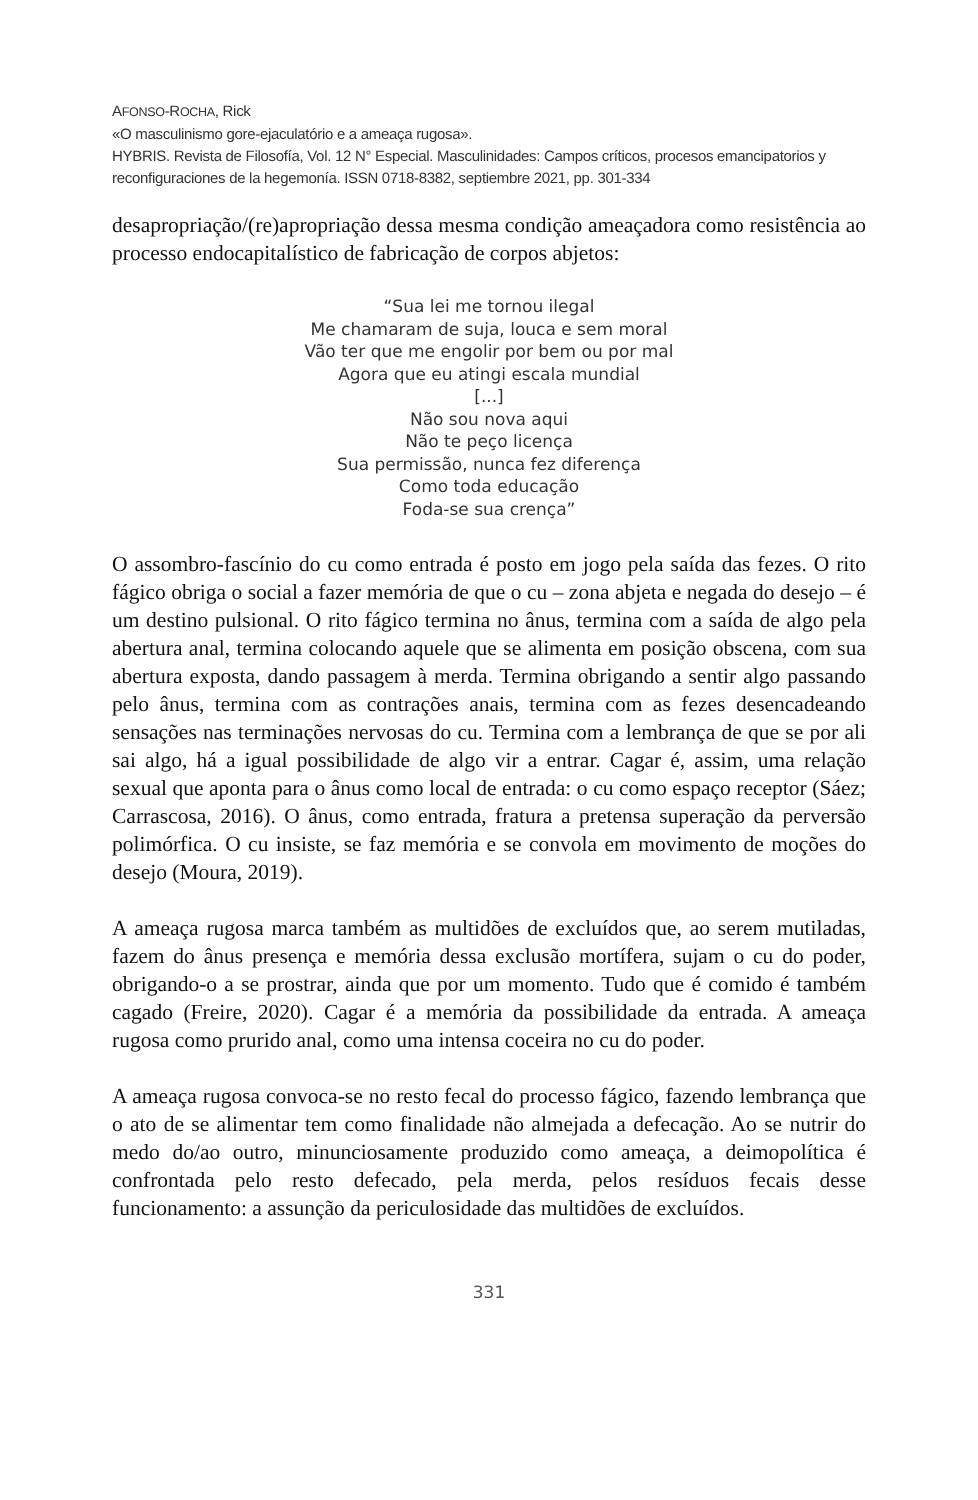AFONSO-ROCHA, Rick
«O masculinismo gore-ejaculatório e a ameaça rugosa».
HYBRIS. Revista de Filosofía, Vol. 12 N° Especial. Masculinidades: Campos críticos, procesos emancipatorios y reconfiguraciones de la hegemonía. ISSN 0718-8382, septiembre 2021, pp. 301-334
desapropriação/(re)apropriação dessa mesma condição ameaçadora como resistência ao processo endocapitalístico de fabricação de corpos abjetos:
“Sua lei me tornou ilegal
Me chamaram de suja, louca e sem moral
Vão ter que me engolir por bem ou por mal
Agora que eu atingi escala mundial
[...]
Não sou nova aqui
Não te peço licença
Sua permissão, nunca fez diferença
Como toda educação
Foda-se sua crença”
O assombro-fascínio do cu como entrada é posto em jogo pela saída das fezes. O rito fágico obriga o social a fazer memória de que o cu – zona abjeta e negada do desejo – é um destino pulsional. O rito fágico termina no ânus, termina com a saída de algo pela abertura anal, termina colocando aquele que se alimenta em posição obscena, com sua abertura exposta, dando passagem à merda. Termina obrigando a sentir algo passando pelo ânus, termina com as contrações anais, termina com as fezes desencadeando sensações nas terminações nervosas do cu. Termina com a lembrança de que se por ali sai algo, há a igual possibilidade de algo vir a entrar. Cagar é, assim, uma relação sexual que aponta para o ânus como local de entrada: o cu como espaço receptor (Sáez; Carrascosa, 2016). O ânus, como entrada, fratura a pretensa superação da perversão polimórfica. O cu insiste, se faz memória e se convola em movimento de moções do desejo (Moura, 2019).
A ameaça rugosa marca também as multidões de excluídos que, ao serem mutiladas, fazem do ânus presença e memória dessa exclusão mortífera, sujam o cu do poder, obrigando-o a se prostrar, ainda que por um momento. Tudo que é comido é também cagado (Freire, 2020). Cagar é a memória da possibilidade da entrada. A ameaça rugosa como prurido anal, como uma intensa coceira no cu do poder.
A ameaça rugosa convoca-se no resto fecal do processo fágico, fazendo lembrança que o ato de se alimentar tem como finalidade não almejada a defecação. Ao se nutrir do medo do/ao outro, minunciosamente produzido como ameaça, a deimopolítica é confrontada pelo resto defecado, pela merda, pelos resíduos fecais desse funcionamento: a assunção da periculosidade das multidões de excluídos.
331